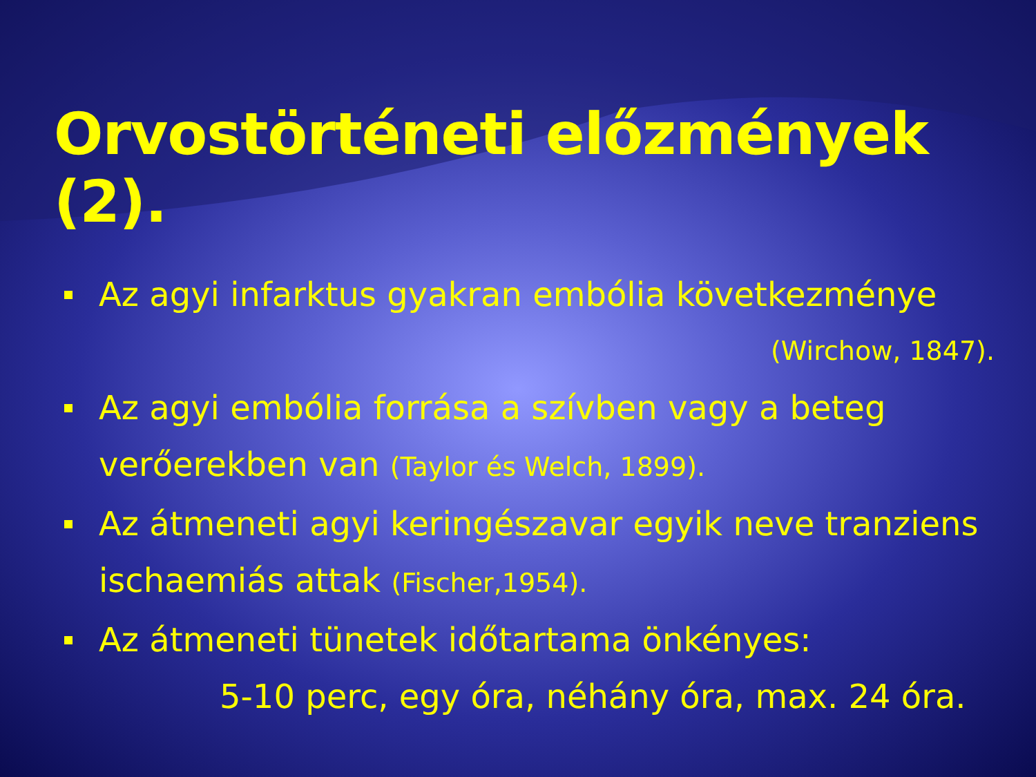Orvostörténeti előzmények (2).
Az agyi infarktus gyakran embólia következménye
(Wirchow, 1847).
Az agyi embólia forrása a szívben vagy a beteg verőerekben van (Taylor és Welch, 1899).
Az átmeneti agyi keringészavar egyik neve tranziens ischaemiás attak (Fischer,1954).
Az átmeneti tünetek időtartama önkényes:
5-10 perc, egy óra, néhány óra, max. 24 óra.